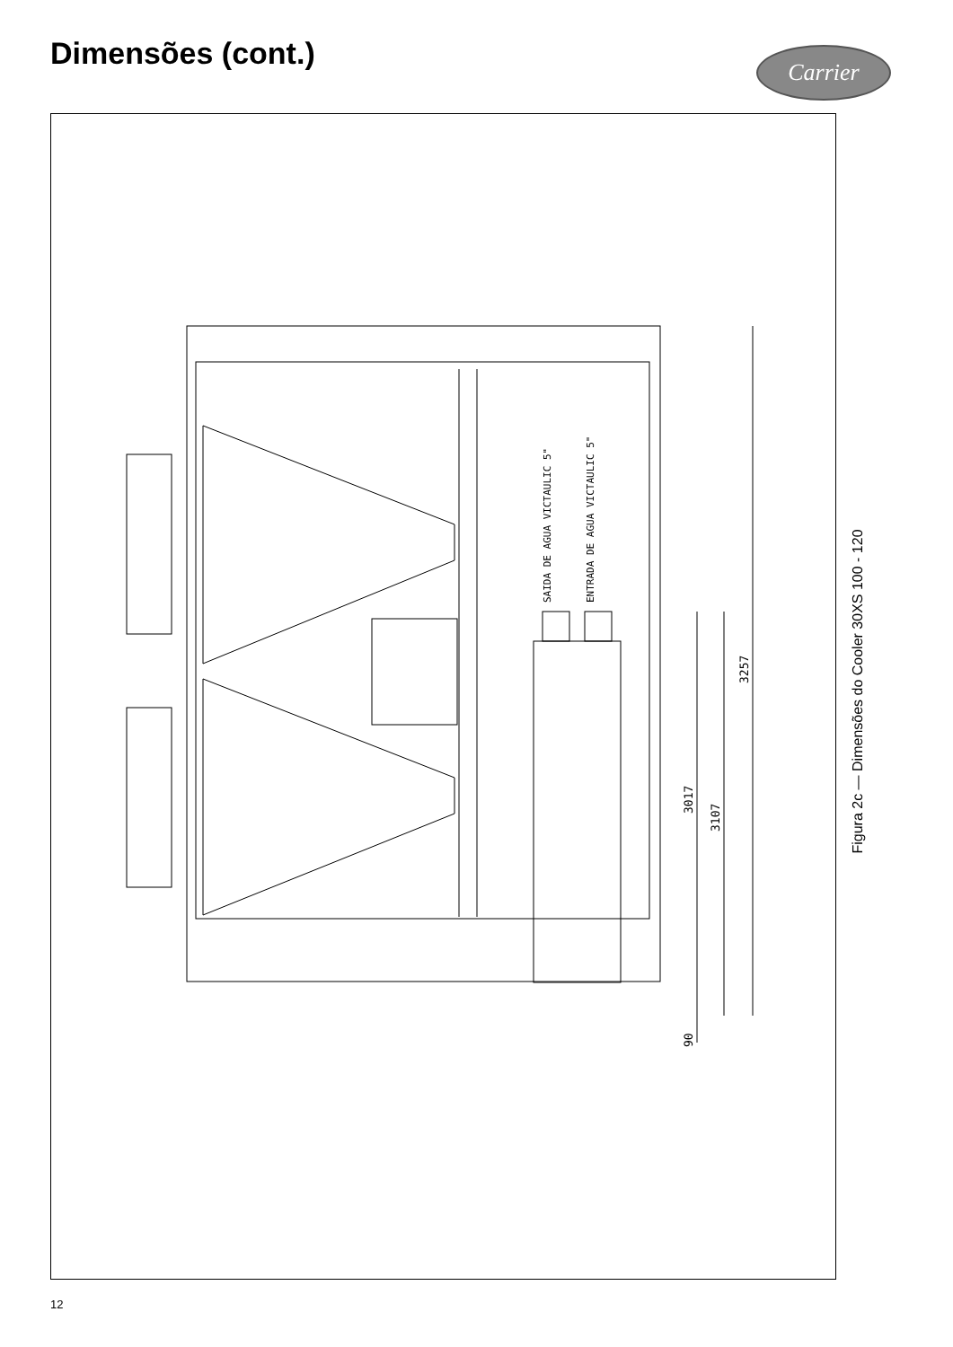Dimensões (cont.) Carrier
SAIDA DE AGUA VICTAULIC 5"
ENTRADA DE AGUA VICTAULIC 5"
3257
3017
3107
90
Figura 2c — Dimensões do Cooler 30XS 100 - 120
12